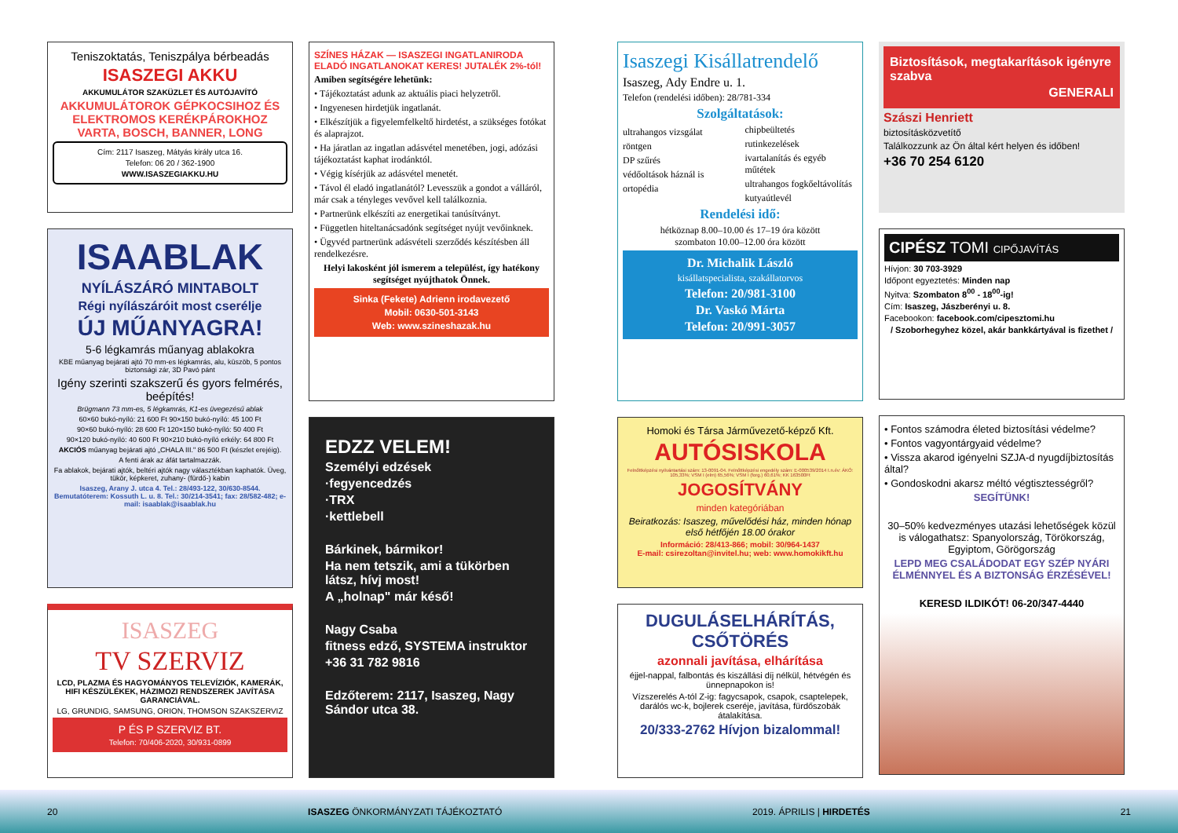Teniszoktatás, Teniszpálya bérbeadás
ISASZEGI AKKU
AKKUMULÁTOR SZAKÜZLET ÉS AUTÓJAVÍTÓ
AKKUMULÁTOROK GÉPKOCSIHOZ ÉS ELEKTROMOS KERÉKPÁROKHOZ VARTA, BOSCH, BANNER, LONG
Cím: 2117 Isaszeg, Mátyás király utca 16.
Telefon: 06 20 / 362-1900
WWW.ISASZEGIAKKU.HU
ISAABLAK
NYÍLÁSZÁRÓ MINTABOLT
Régi nyílászáróit most cserélje
ÚJ MŰANYAGRA!
5-6 légkamrás műanyag ablakokra
KBE műanyag bejárati ajtó 70 mm-es légkamrás, alu, küszöb, 5 pontos biztonsági zár, 3D Pavó pánt
Igény szerinti szakszerű és gyors felmérés, beépítés!
Brügmann 73 mm-es, 5 légkamrás, K1-es üvegezésű ablak
60×60 bukó-nyíló: 21 600 Ft 90×150 bukó-nyíló: 45 100 Ft
90×60 bukó-nyíló: 28 600 Ft 120×150 bukó-nyíló: 50 400 Ft
90×120 bukó-nyíló: 40 600 Ft 90×210 bukó-nyíló erkély: 64 800 Ft
AKCIÓS műanyag bejárati ajtó „CHALA III." 86 500 Ft (készlet erejéig).
A fenti árak az áfát tartalmazzák.
Fa ablakok, bejárati ajtók, beltéri ajtók nagy választékban kaphatók. Üveg, tükör, képkeret, zuhany- (fürdő-) kabin
Isaszeg, Arany J. utca 4. Tel.: 28/493-122, 30/630-8544. Bemutatóterem: Kossuth L. u. 8. Tel.: 30/214-3541; fax: 28/582-482; e-mail: isaablak@isaablak.hu
ISASZEG
TV SZERVIZ
LCD, PLAZMA ÉS HAGYOMÁNYOS TELEVÍZIÓK, KAMERÁK, HIFI KÉSZÜLÉKEK, HÁZIMOZI RENDSZEREK JAVÍTÁSA GARANCIÁVAL.
LG, GRUNDIG, SAMSUNG, ORION, THOMSON SZAKSZERVIZ
P ÉS P SZERVIZ BT.
Telefon: 70/406-2020, 30/931-0899
SZÍNES HÁZAK — ISASZEGI INGATLANIRODA ELADÓ INGATLANOKAT KERES! JUTALÉK 2%-tól!
Amiben segítségére lehetünk:
• Tájékoztatást adunk az aktuális piaci helyzetről.
• Ingyenesen hirdetjük ingatlanát.
• Elkészítjük a figyelemfelkeltő hirdetést, a szükséges fotókat és alaprajzot.
• Ha járatlan az ingatlan adásvétel menetében, jogi, adózási tájékoztatást kaphat irodánktól.
• Végig kísérjük az adásvétel menetét.
• Távol él eladó ingatlanától? Levesszük a gondot a válláról, már csak a tényleges vevővel kell találkoznia.
• Partnerünk elkészíti az energetikai tanúsítványt.
• Független hiteltanácsadónk segítséget nyújt vevőinknek.
• Ügyvéd partnerünk adásvételi szerződés készítésben áll rendelkezésre.
Helyi lakosként jól ismerem a települést, így hatékony segítséget nyújthatok Önnek.
Sinka (Fekete) Adrienn irodavezető
Mobil: 0630-501-3143
Web: www.szineshazak.hu
EDZZ VELEM!
Személyi edzések
·fegyencedzés
·TRX
·kettlebell
Bárkinek, bármikor!
Ha nem tetszik, ami a tükörben látsz, hívj most!
A „holnap" már késő!
Nagy Csaba
fitness edző, SYSTEMA instruktor
+36 31 782 9816
Edzőterem: 2117, Isaszeg, Nagy Sándor utca 38.
Isaszegi Kisállatrendelő
Isaszeg, Ady Endre u. 1.
Telefon (rendelési időben): 28/781-334
Szolgáltatások:
ultrahangos vizsgálat
röntgen
DP szűrés
védőoltások háznál is
ortopédia
chipbeültetés
rutinkezelések
ivartalanítás és egyéb műtétek
ultrahangos fogkőeltávolítás
kutyaútlevél
Rendelési idő:
hétköznap 8.00–10.00 és 17–19 óra között
szombaton 10.00–12.00 óra között
Dr. Michalik László
kisállatspecialista, szakállatorvos
Telefon: 20/981-3100
Dr. Vaskó Márta
Telefon: 20/991-3057
Homoki és Társa Járművezető-képző Kft.
AUTÓSISKOLA
Felnőttképzési nyilvántartási szám: 13-0091-04. Felnőttképzési engedély szám: E-000539/2014 I.n.év: ÁKÓ: 105,33%; VSM I (elm) 65,56%; VSM I (forg.) 60,61%; KK 163500Ft
JOGOSÍTVÁNY
minden kategóriában
Beiratkozás: Isaszeg, művelődési ház, minden hónap első hétfőjén 18.00 órakor
Információ: 28/413-866; mobil: 30/964-1437
E-mail: csirezoltan@invitel.hu; web: www.homokikft.hu
DUGULÁSELHÁRÍTÁS, CSŐTÖRÉS
azonnali javítása, elhárítása
éjjel-nappal, falbontás és kiszállási díj nélkül, hétvégén és ünnepnapokon is!
Vízszerelés A-tól Z-ig: fagycsapok, csapok, csaptelepek, darálós wc-k, bojlerek cseréje, javítása, fürdőszobák átalakítása.
20/333-2762 Hívjon bizalommal!
Biztosítások, megtakarítások igényre szabva
GENERALI
Szászi Henriett
biztosításközvetítő
Találkozzunk az Ön által kért helyen és időben!
+36 70 254 6120
CIPÉSZ TOMI CIPŐJAVÍTÁS
Hívjon: 30 703-3929
Időpont egyeztetés: Minden nap
Nyitva: Szombaton 8<sup>00</sup> - 18<sup>00</sup>-ig!
Cím: Isaszeg, Jászberényi u. 8.
Facebookon: facebook.com/cipesztomi.hu
/ Szoborhegyhez közel, akár bankkártyával is fizethet /
• Fontos számodra életed biztosítási védelme?
• Fontos vagyontárgyaid védelme?
• Vissza akarod igényelni SZJA-d nyugdíjbiztosítás által?
• Gondoskodni akarsz méltó végtisztességről?
SEGÍTÜNK!
30–50% kedvezményes utazási lehetőségek közül is válogathatsz: Spanyolország, Törökország, Egyiptom, Görögország
LEPD MEG CSALÁDODAT EGY SZÉP NYÁRI ÉLMÉNNYEL ÉS A BIZTONSÁG ÉRZÉSÉVEL!
KERESD ILDIKÓT! 06-20/347-4440
20 ISASZEG ÖNKORMÁNYZATI TÁJÉKOZTATÓ 2019. ÁPRILIS | HIRDETÉS 21